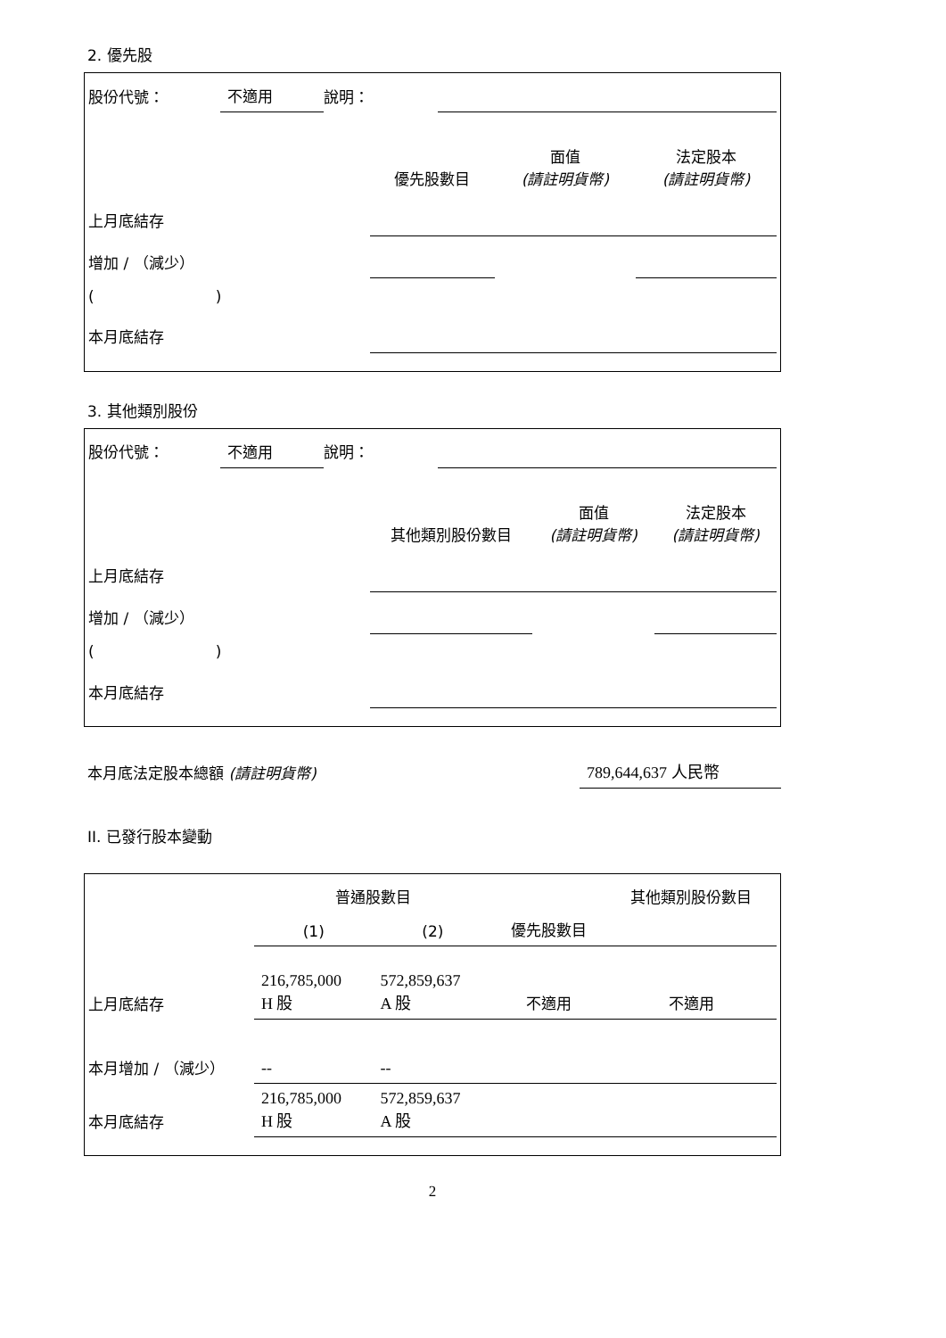2. 優先股
| 股份代號： | 不適用 | 說明： | |
| | 優先股數目 | 面值 (請註明貨幣) | 法定股本 (請註明貨幣) |
| 上月底結存 | | | |
| 增加 / （減少） | | | |
| ( ) | | | |
| 本月底結存 | | | |
3. 其他類別股份
| 股份代號： | 不適用 | 說明： | |
| | 其他類別股份數目 | 面值 (請註明貨幣) | 法定股本 (請註明貨幣) |
| 上月底結存 | | | |
| 增加 / （減少） | | | |
| ( ) | | | |
| 本月底結存 | | | |
| 本月底法定股本總額 (請註明貨幣) | 789,644,637 人民幣 |
II. 已發行股本變動
| | 普通股數目 | | | 其他類別股份數目 |
| | (1) | (2) | 優先股數目 | |
| 上月底結存 | 216,785,000 H 股 | 572,859,637 A 股 | 不適用 | 不適用 |
| 本月增加 / （減少） | -- | -- | | |
| 本月底結存 | 216,785,000 H 股 | 572,859,637 A 股 | | |
2